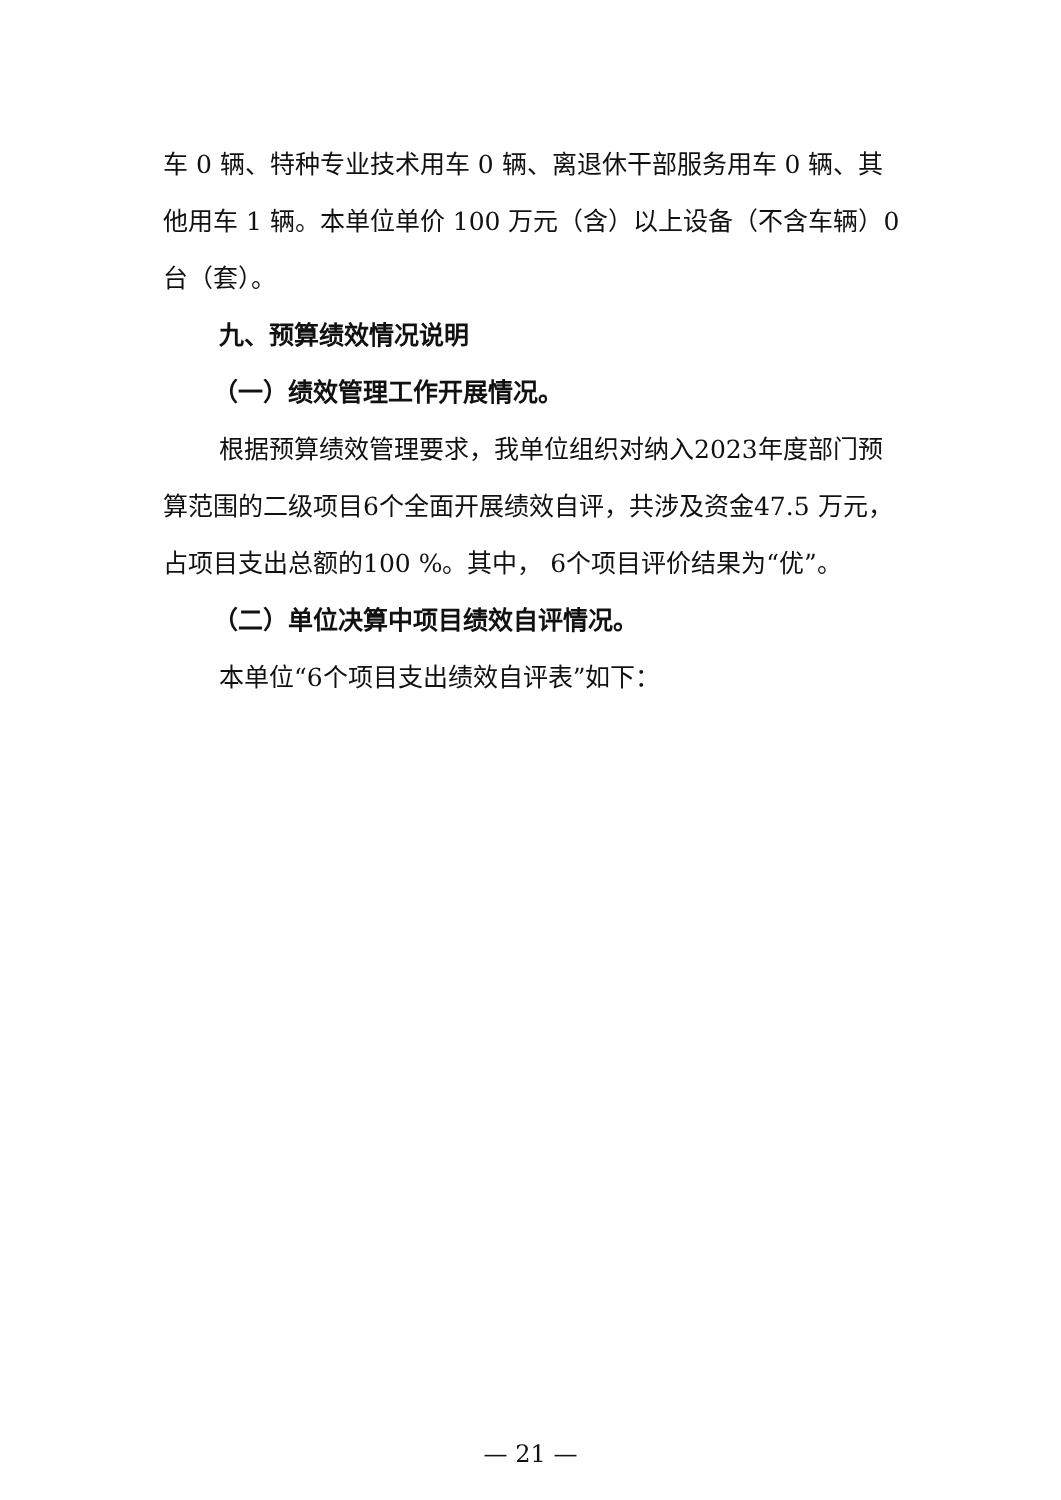车 0 辆、特种专业技术用车 0 辆、离退休干部服务用车 0 辆、其他用车 1 辆。本单位单价 100 万元（含）以上设备（不含车辆）0 台（套）。
九、预算绩效情况说明
（一）绩效管理工作开展情况。
根据预算绩效管理要求，我单位组织对纳入2023年度部门预算范围的二级项目6个全面开展绩效自评，共涉及资金47.5 万元，占项目支出总额的100 %。其中， 6个项目评价结果为“优”。
（二）单位决算中项目绩效自评情况。
本单位“6个项目支出绩效自评表”如下：
— 21 —